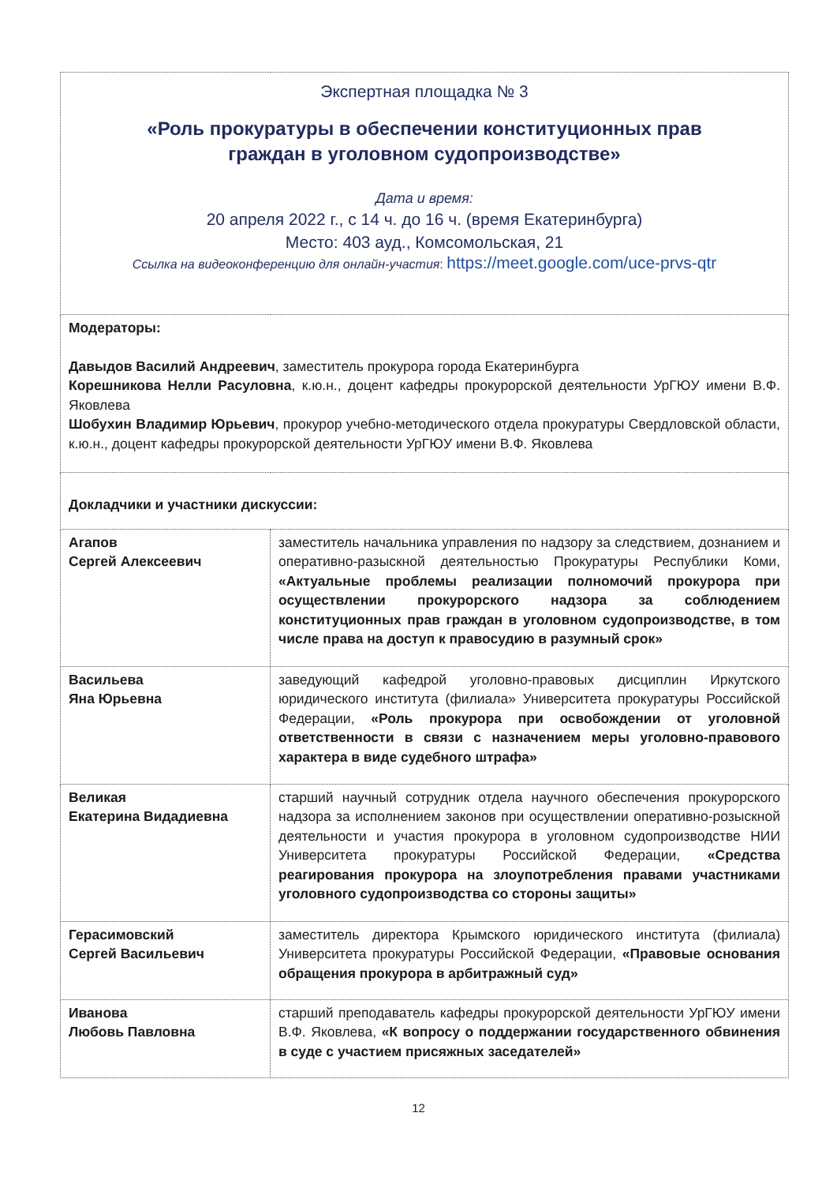| Экспертная площадка № 3 «Роль прокуратуры в обеспечении конституционных прав граждан в уголовном судопроизводстве» Дата и время: 20 апреля 2022 г., с 14 ч. до 16 ч. (время Екатеринбурга) Место: 403 ауд., Комсомольская, 21 Ссылка на видеоконференцию для онлайн-участия : https://meet.google.com/uce-prvs-qtr | |
| Модераторы: Давыдов Василий Андреевич , заместитель прокурора города Екатеринбурга Корешникова Нелли Расуловна , к.ю.н., доцент кафедры прокурорской деятельности УрГЮУ имени В.Ф. Яковлева Шобухин Владимир Юрьевич , прокурор учебно-методического отдела прокуратуры Свердловской области, к.ю.н., доцент кафедры прокурорской деятельности УрГЮУ имени В.Ф. Яковлева | |
| Докладчики и участники дискуссии: | |
| Агапов Сергей Алексеевич | заместитель начальника управления по надзору за следствием, дознанием и оперативно-разыскной деятельностью Прокуратуры Республики Коми, «Актуальные проблемы реализации полномочий прокурора при осуществлении прокурорского надзора за соблюдением конституционных прав граждан в уголовном судопроизводстве, в том числе права на доступ к правосудию в разумный срок» |
| Васильева Яна Юрьевна | заведующий кафедрой уголовно-правовых дисциплин Иркутского юридического института (филиала» Университета прокуратуры Российской Федерации, «Роль прокурора при освобождении от уголовной ответственности в связи с назначением меры уголовно-правового характера в виде судебного штрафа» |
| Великая Екатерина Видадиевна | старший научный сотрудник отдела научного обеспечения прокурорского надзора за исполнением законов при осуществлении оперативно-розыскной деятельности и участия прокурора в уголовном судопроизводстве НИИ Университета прокуратуры Российской Федерации, «Средства реагирования прокурора на злоупотребления правами участниками уголовного судопроизводства со стороны защиты» |
| Герасимовский Сергей Васильевич | заместитель директора Крымского юридического института (филиала) Университета прокуратуры Российской Федерации, «Правовые основания обращения прокурора в арбитражный суд» |
| Иванова Любовь Павловна | старший преподаватель кафедры прокурорской деятельности УрГЮУ имени В.Ф. Яковлева, «К вопросу о поддержании государственного обвинения в суде с участием присяжных заседателей» |
12